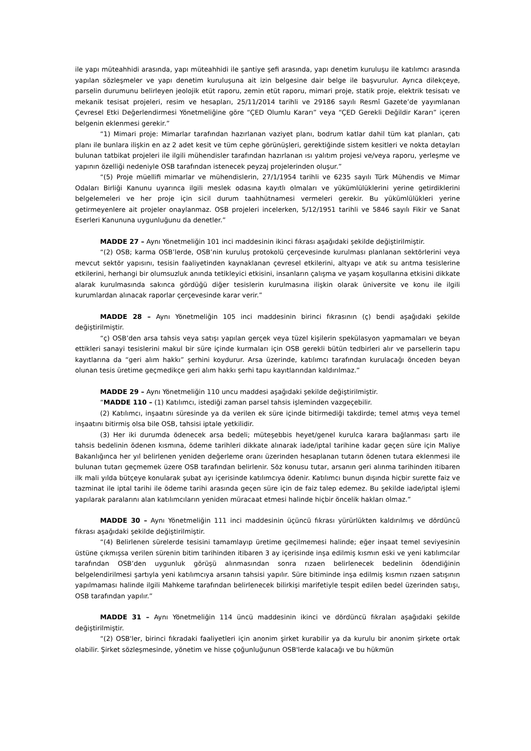ile yapı müteahhidi arasında, yapı müteahhidi ile şantiye şefi arasında, yapı denetim kuruluşu ile katılımcı arasında yapılan sözleşmeler ve yapı denetim kuruluşuna ait izin belgesine dair belge ile başvurulur. Ayrıca dilekçeye, parselin durumunu belirleyen jeolojik etüt raporu, zemin etüt raporu, mimari proje, statik proje, elektrik tesisatı ve mekanik tesisat projeleri, resim ve hesapları, 25/11/2014 tarihli ve 29186 sayılı Resmî Gazete’de yayımlanan Çevresel Etki Değerlendirmesi Yönetmeliğine göre “ÇED Olumlu Kararı” veya “ÇED Gerekli Değildir Kararı” içeren belgenin eklenmesi gerekir.”
“1) Mimari proje: Mimarlar tarafından hazırlanan vaziyet planı, bodrum katlar dahil tüm kat planları, çatı planı ile bunlara ilişkin en az 2 adet kesit ve tüm cephe görünüşleri, gerektiğinde sistem kesitleri ve nokta detayları bulunan tatbikat projeleri ile ilgili mühendisler tarafından hazırlanan ısı yalıtım projesi ve/veya raporu, yerleşme ve yapının özelliği nedeniyle OSB tarafından istenecek peyzaj projelerinden oluşur.”
“(5) Proje müellifi mimarlar ve mühendislerin, 27/1/1954 tarihli ve 6235 sayılı Türk Mühendis ve Mimar Odaları Birliği Kanunu uyarınca ilgili meslek odasına kayıtlı olmaları ve yükümlülüklerini yerine getirdiklerini belgelemeleri ve her proje için sicil durum taahhütnamesi vermeleri gerekir. Bu yükümlülükleri yerine getirmeyenlere ait projeler onaylanmaz. OSB projeleri incelerken, 5/12/1951 tarihli ve 5846 sayılı Fikir ve Sanat Eserleri Kanununa uygunluğunu da denetler.”
MADDE 27 – Aynı Yönetmeliğin 101 inci maddesinin ikinci fıkrası aşağıdaki şekilde değiştirilmiştir.
“(2) OSB; karma OSB’lerde, OSB’nin kuruluş protokolü çerçevesinde kurulması planlanan sektörlerini veya mevcut sektör yapısını, tesisin faaliyetinden kaynaklanan çevresel etkilerini, altyapı ve atık su arıtma tesislerine etkilerini, herhangi bir olumsuzluk anında tetikleyici etkisini, insanların çalışma ve yaşam koşullarına etkisini dikkate alarak kurulmasında sakınca gördüğü diğer tesislerin kurulmasına ilişkin olarak üniversite ve konu ile ilgili kurumlardan alınacak raporlar çerçevesinde karar verir.”
MADDE 28 – Aynı Yönetmeliğin 105 inci maddesinin birinci fıkrasının (ç) bendi aşağıdaki şekilde değiştirilmiştir.
“ç) OSB’den arsa tahsis veya satışı yapılan gerçek veya tüzel kişilerin spekülasyon yapmamaları ve beyan ettikleri sanayi tesislerini makul bir süre içinde kurmaları için OSB gerekli bütün tedbirleri alır ve parsellerin tapu kayıtlarına da “geri alım hakkı” şerhini koydurur. Arsa üzerinde, katılımcı tarafından kurulacağı önceden beyan olunan tesis üretime geçmedikçe geri alım hakkı şerhi tapu kayıtlarından kaldırılmaz.”
MADDE 29 – Aynı Yönetmeliğin 110 uncu maddesi aşağıdaki şekilde değiştirilmiştir.
“MADDE 110 – (1) Katılımcı, istediği zaman parsel tahsis işleminden vazgeçebilir.
(2) Katılımcı, inşaatını süresinde ya da verilen ek süre içinde bitirmediği takdirde; temel atmış veya temel inşaatını bitirmiş olsa bile OSB, tahsisi iptale yetkilidir.
(3) Her iki durumda ödenecek arsa bedeli; müteşebbis heyet/genel kurulca karara bağlanması şartı ile tahsis bedelinin ödenen kısmına, ödeme tarihleri dikkate alınarak iade/iptal tarihine kadar geçen süre için Maliye Bakanlığınca her yıl belirlenen yeniden değerleme oranı üzerinden hesaplanan tutarın ödenen tutara eklenmesi ile bulunan tutarı geçmemek üzere OSB tarafından belirlenir. Söz konusu tutar, arsanın geri alınma tarihinden itibaren ilk mali yılda bütçeye konularak şubat ayı içerisinde katılımcıya ödenir. Katılımcı bunun dışında hiçbir surette faiz ve tazminat ile iptal tarihi ile ödeme tarihi arasında geçen süre için de faiz talep edemez. Bu şekilde iade/iptal işlemi yapılarak paralarını alan katılımcıların yeniden müracaat etmesi halinde hiçbir öncelik hakları olmaz.”
MADDE 30 – Aynı Yönetmeliğin 111 inci maddesinin üçüncü fıkrası yürürlükten kaldırılmış ve dördüncü fıkrası aşağıdaki şekilde değiştirilmiştir.
“(4) Belirlenen sürelerde tesisini tamamlayıp üretime geçilmemesi halinde; eğer inşaat temel seviyesinin üstüne çıkmışsa verilen sürenin bitim tarihinden itibaren 3 ay içerisinde inşa edilmiş kısmın eski ve yeni katılımcılar tarafından OSB’den uygunluk görüşü alınmasından sonra rızaen belirlenecek bedelinin ödendiğinin belgelendirilmesi şartıyla yeni katılımcıya arsanın tahsisi yapılır. Süre bitiminde inşa edilmiş kısmın rızaen satışının yapılmaması halinde ilgili Mahkeme tarafından belirlenecek bilirkişi marifetiyle tespit edilen bedel üzerinden satışı, OSB tarafından yapılır.”
MADDE 31 – Aynı Yönetmeliğin 114 üncü maddesinin ikinci ve dördüncü fıkraları aşağıdaki şekilde değiştirilmiştir.
“(2) OSB'ler, birinci fıkradaki faaliyetleri için anonim şirket kurabilir ya da kurulu bir anonim şirkete ortak olabilir. Şirket sözleşmesinde, yönetim ve hisse çoğunluğunun OSB'lerde kalacağı ve bu hükmün